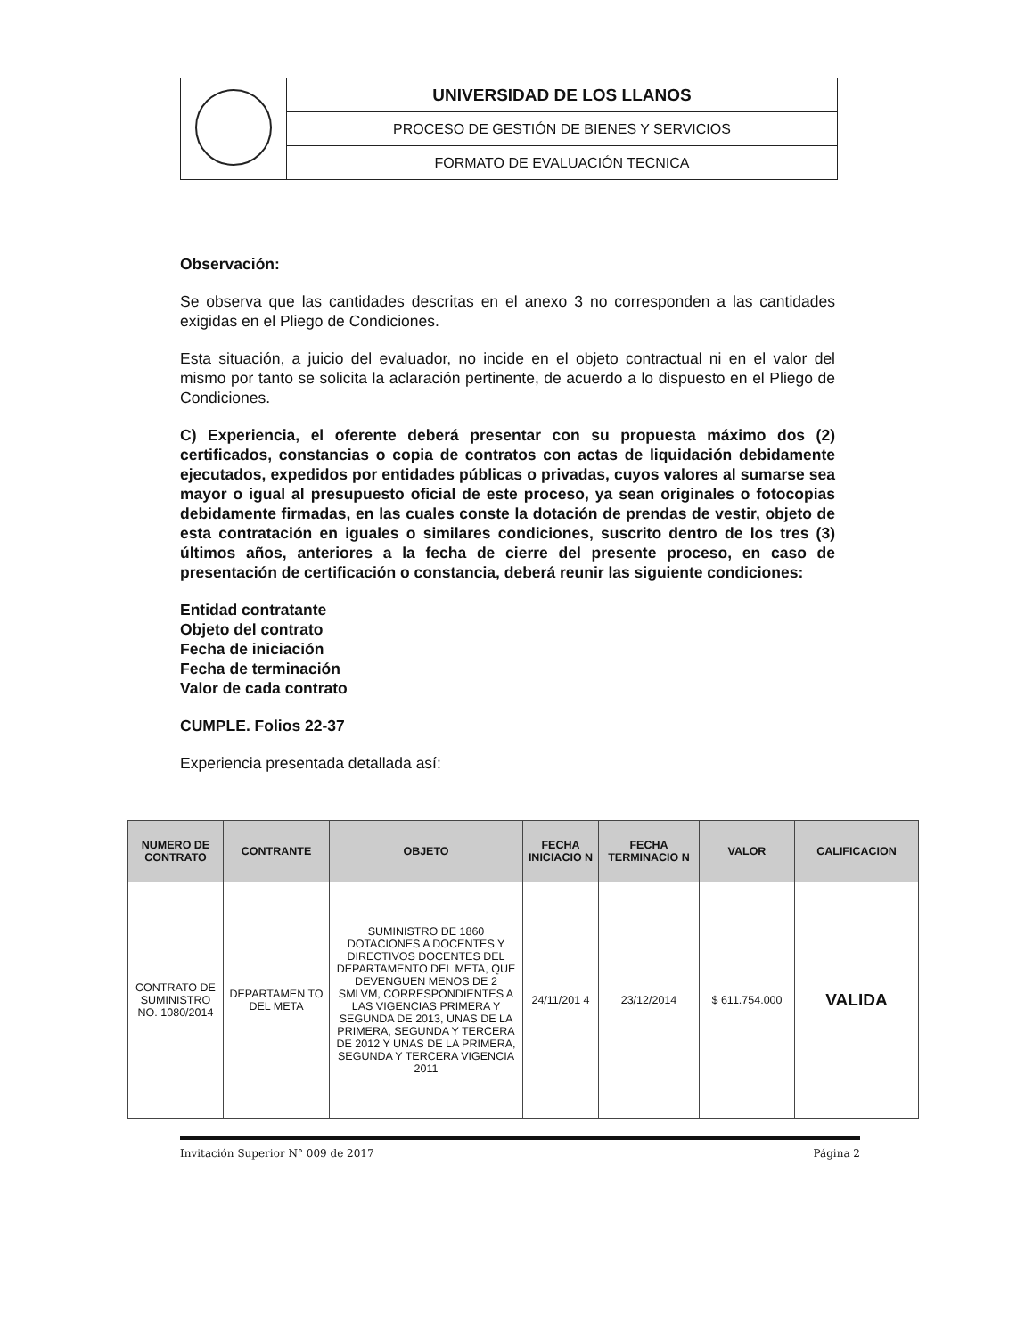| | UNIVERSIDAD DE LOS LLANOS |
| | PROCESO DE GESTIÓN DE BIENES Y SERVICIOS |
| | FORMATO DE EVALUACIÓN TECNICA |
Observación:
Se observa que las cantidades descritas en el anexo 3 no corresponden a las cantidades exigidas en el Pliego de Condiciones.
Esta situación, a juicio del evaluador, no incide en el objeto contractual ni en el valor del mismo por tanto se solicita la aclaración pertinente, de acuerdo a lo dispuesto en el Pliego de Condiciones.
C) Experiencia, el oferente deberá presentar con su propuesta máximo dos (2) certificados, constancias o copia de contratos con actas de liquidación debidamente ejecutados, expedidos por entidades públicas o privadas, cuyos valores al sumarse sea mayor o igual al presupuesto oficial de este proceso, ya sean originales o fotocopias debidamente firmadas, en las cuales conste la dotación de prendas de vestir, objeto de esta contratación en iguales o similares condiciones, suscrito dentro de los tres (3) últimos años, anteriores a la fecha de cierre del presente proceso, en caso de presentación de certificación o constancia, deberá reunir las siguiente condiciones:
Entidad contratante
Objeto del contrato
Fecha de iniciación
Fecha de terminación
Valor de cada contrato
CUMPLE. Folios 22-37
Experiencia presentada detallada así:
| NUMERO DE CONTRATO | CONTRANTE | OBJETO | FECHA INICIACIO N | FECHA TERMINACIO N | VALOR | CALIFICACION |
| --- | --- | --- | --- | --- | --- | --- |
| CONTRATO DE SUMINISTRO NO. 1080/2014 | DEPARTAMEN TO DEL META | SUMINISTRO DE 1860 DOTACIONES A DOCENTES Y DIRECTIVOS DOCENTES DEL DEPARTAMENTO DEL META, QUE DEVENGUEN MENOS DE 2 SMLVM, CORRESPONDIENTES A LAS VIGENCIAS PRIMERA Y SEGUNDA DE 2013, UNAS DE LA PRIMERA, SEGUNDA Y TERCERA DE 2012 Y UNAS DE LA PRIMERA, SEGUNDA Y TERCERA VIGENCIA 2011 | 24/11/201 4 | 23/12/2014 | $ 611.754.000 | VALIDA |
Invitación Superior N° 009 de 2017 Página 2